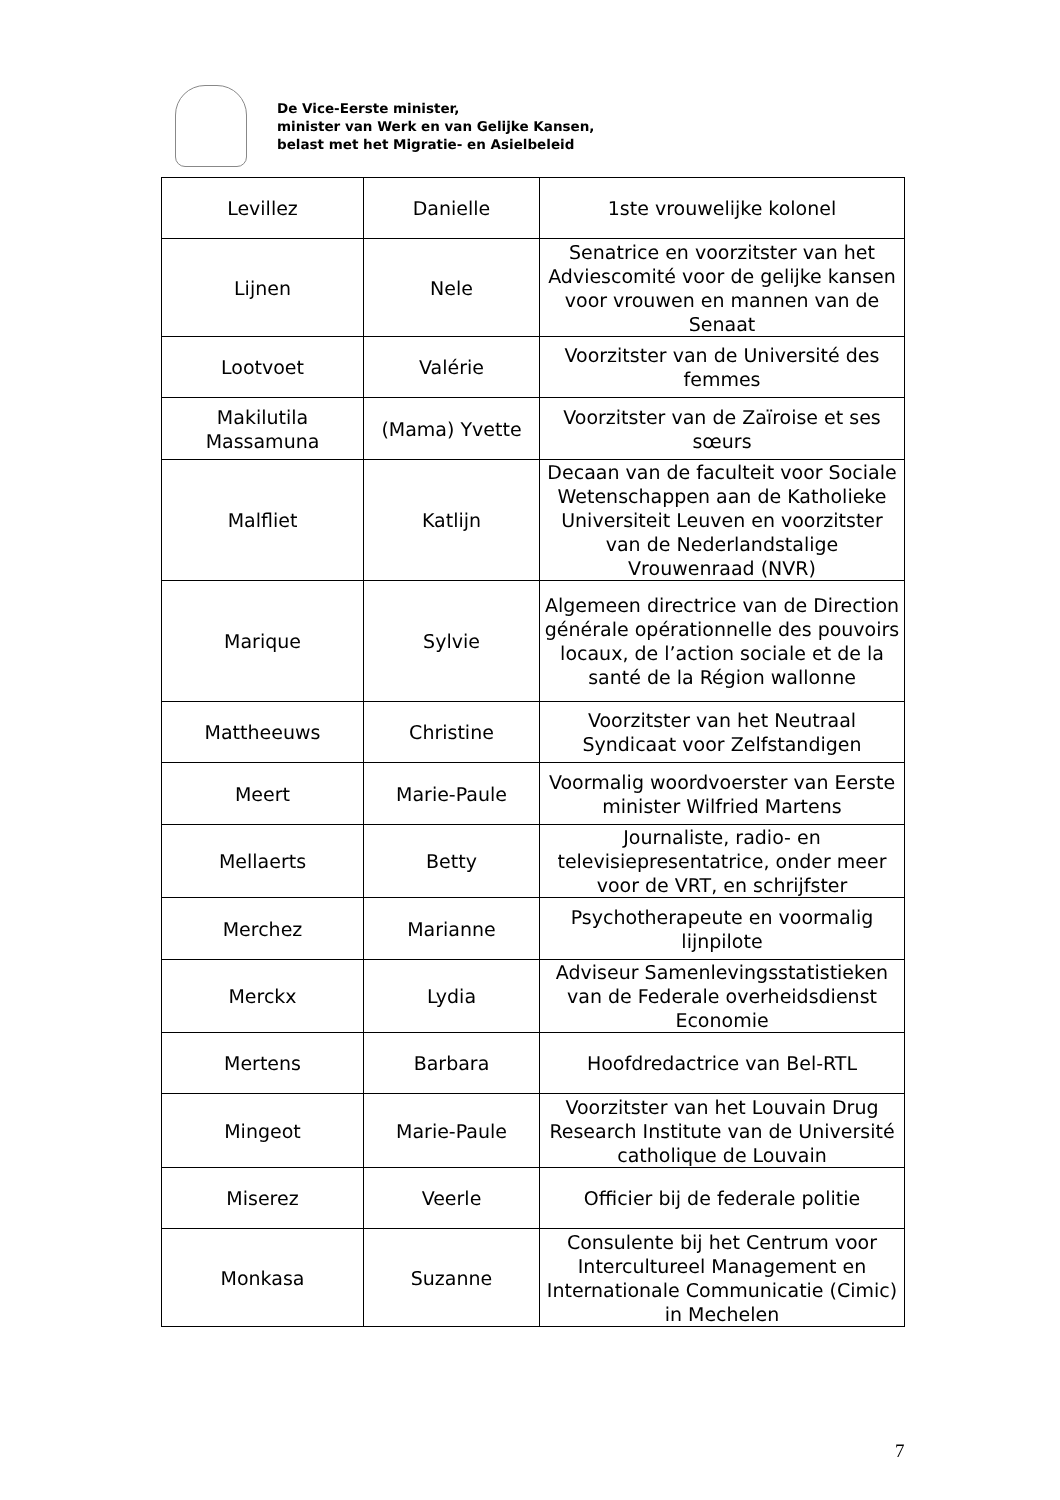De Vice-Eerste minister,
minister van Werk en van Gelijke Kansen,
belast met het Migratie- en Asielbeleid
| Levillez | Danielle | 1ste vrouwelijke kolonel |
| Lijnen | Nele | Senatrice en voorzitster van het Adviescomité voor de gelijke kansen voor vrouwen en mannen van de Senaat |
| Lootvoet | Valérie | Voorzitster van de Université des femmes |
| Makilutila Massamuna | (Mama) Yvette | Voorzitster van de Zaïroise et ses sœurs |
| Malfliet | Katlijn | Decaan van de faculteit voor Sociale Wetenschappen aan de Katholieke Universiteit Leuven en voorzitster van de Nederlandstalige Vrouwenraad (NVR) |
| Marique | Sylvie | Algemeen directrice van de Direction générale opérationnelle des pouvoirs locaux, de l’action sociale et de la santé de la Région wallonne |
| Mattheeuws | Christine | Voorzitster van het Neutraal Syndicaat voor Zelfstandigen |
| Meert | Marie-Paule | Voormalig woordvoerster van Eerste minister Wilfried Martens |
| Mellaerts | Betty | Journaliste, radio- en televisiepresentatrice, onder meer voor de VRT, en schrijfster |
| Merchez | Marianne | Psychotherapeute en voormalig lijnpilote |
| Merckx | Lydia | Adviseur Samenlevingsstatistieken van de Federale overheidsdienst Economie |
| Mertens | Barbara | Hoofdredactrice van Bel-RTL |
| Mingeot | Marie-Paule | Voorzitster van het Louvain Drug Research Institute van de Université catholique de Louvain |
| Miserez | Veerle | Officier bij de federale politie |
| Monkasa | Suzanne | Consulente bij het Centrum voor Intercultureel Management en Internationale Communicatie (Cimic) in Mechelen |
7